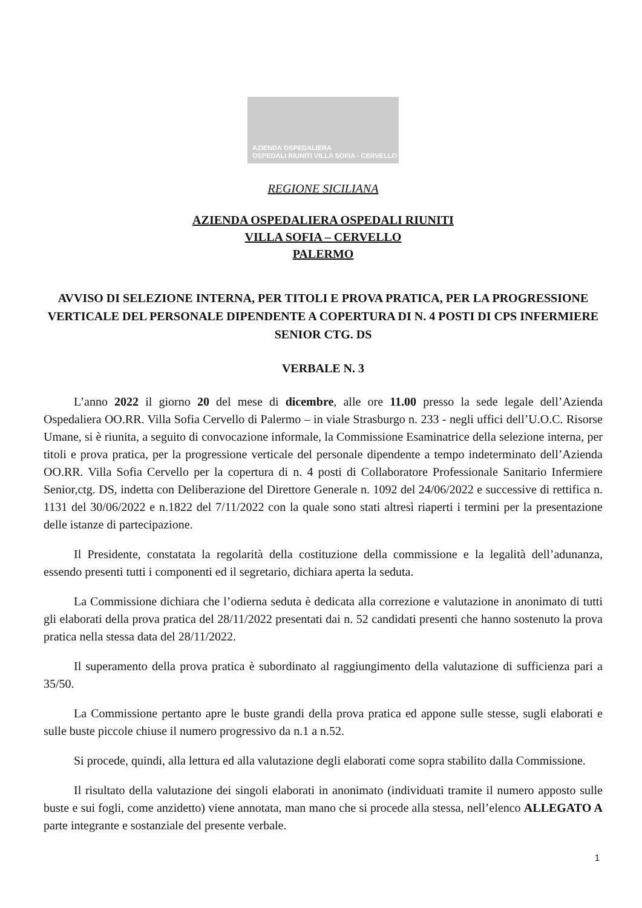AZIENDA OSPEDALIERA
OSPEDALI RIUNITI VILLA SOFIA - CERVELLO
REGIONE SICILIANA
AZIENDA OSPEDALIERA OSPEDALI RIUNITI
VILLA SOFIA – CERVELLO
PALERMO
AVVISO DI SELEZIONE INTERNA, PER TITOLI E PROVA PRATICA, PER LA PROGRESSIONE VERTICALE DEL PERSONALE DIPENDENTE A COPERTURA DI N. 4 POSTI DI CPS INFERMIERE SENIOR CTG. DS
VERBALE N. 3
L’anno 2022 il giorno 20 del mese di dicembre, alle ore 11.00 presso la sede legale dell’Azienda Ospedaliera OO.RR. Villa Sofia Cervello di Palermo – in viale Strasburgo n. 233 - negli uffici dell’U.O.C. Risorse Umane, si è riunita, a seguito di convocazione informale, la Commissione Esaminatrice della selezione interna, per titoli e prova pratica, per la progressione verticale del personale dipendente a tempo indeterminato dell’Azienda OO.RR. Villa Sofia Cervello per la copertura di n. 4 posti di Collaboratore Professionale Sanitario Infermiere Senior,ctg. DS, indetta con Deliberazione del Direttore Generale n. 1092 del 24/06/2022 e successive di rettifica n. 1131 del 30/06/2022 e n.1822 del 7/11/2022 con la quale sono stati altresì riaperti i termini per la presentazione delle istanze di partecipazione.
Il Presidente, constatata la regolarità della costituzione della commissione e la legalità dell’adunanza, essendo presenti tutti i componenti ed il segretario, dichiara aperta la seduta.
La Commissione dichiara che l’odierna seduta è dedicata alla correzione e valutazione in anonimato di tutti gli elaborati della prova pratica del 28/11/2022 presentati dai n. 52 candidati presenti che hanno sostenuto la prova pratica nella stessa data del 28/11/2022.
Il superamento della prova pratica è subordinato al raggiungimento della valutazione di sufficienza pari a 35/50.
La Commissione pertanto apre le buste grandi della prova pratica ed appone sulle stesse, sugli elaborati e sulle buste piccole chiuse il numero progressivo da n.1 a n.52.
Si procede, quindi, alla lettura ed alla valutazione degli elaborati come sopra stabilito dalla Commissione.
Il risultato della valutazione dei singoli elaborati in anonimato (individuati tramite il numero apposto sulle buste e sui fogli, come anzidetto) viene annotata, man mano che si procede alla stessa, nell’elenco ALLEGATO A parte integrante e sostanziale del presente verbale.
1